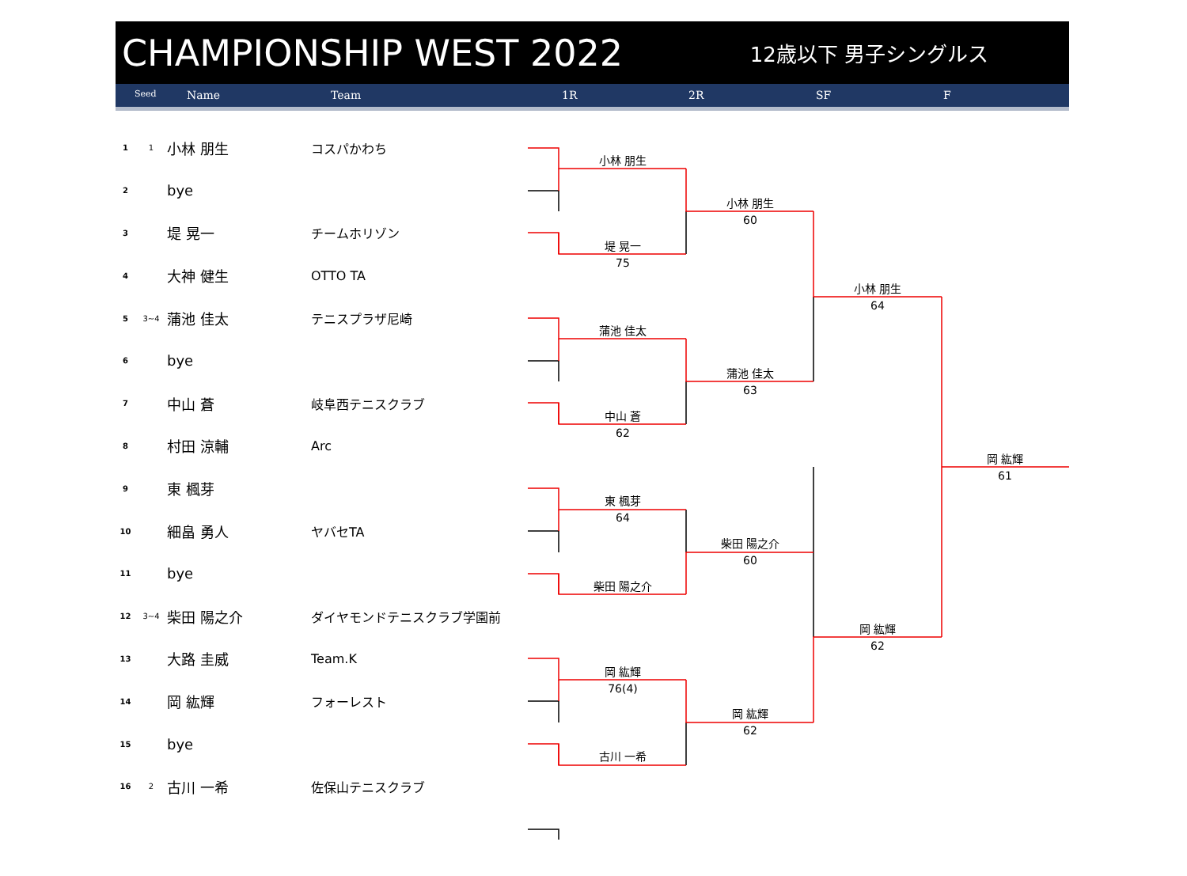CHAMPIONSHIP WEST 2022
12歳以下 男子シングルス
Seed Name Team 1R 2R SF F
| 1 | 1 | 小林 朋生 | コスパかわち |
| 2 | | bye | |
| 3 | | 堤 晃一 | チームホリゾン |
| 4 | | 大神 健生 | OTTO TA |
| 5 | 3~4 | 蒲池 佳太 | テニスプラザ尼崎 |
| 6 | | bye | |
| 7 | | 中山 蒼 | 岐阜西テニスクラブ |
| 8 | | 村田 涼輔 | Arc |
| 9 | | 東 楓芽 | |
| 10 | | 細畠 勇人 | ヤバセTA |
| 11 | | bye | |
| 12 | 3~4 | 柴田 陽之介 | ダイヤモンドテニスクラブ学園前 |
| 13 | | 大路 圭威 | Team.K |
| 14 | | 岡 紘輝 | フォーレスト |
| 15 | | bye | |
| 16 | 2 | 古川 一希 | 佐保山テニスクラブ |
小林 朋生
堤 晃一
75
蒲池 佳太
中山 蒼
62
東 楓芽
64
柴田 陽之介
岡 紘輝
76(4)
古川 一希
小林 朋生
60
蒲池 佳太
63
柴田 陽之介
60
岡 紘輝
62
小林 朋生
64
岡 紘輝
62
岡 紘輝
61